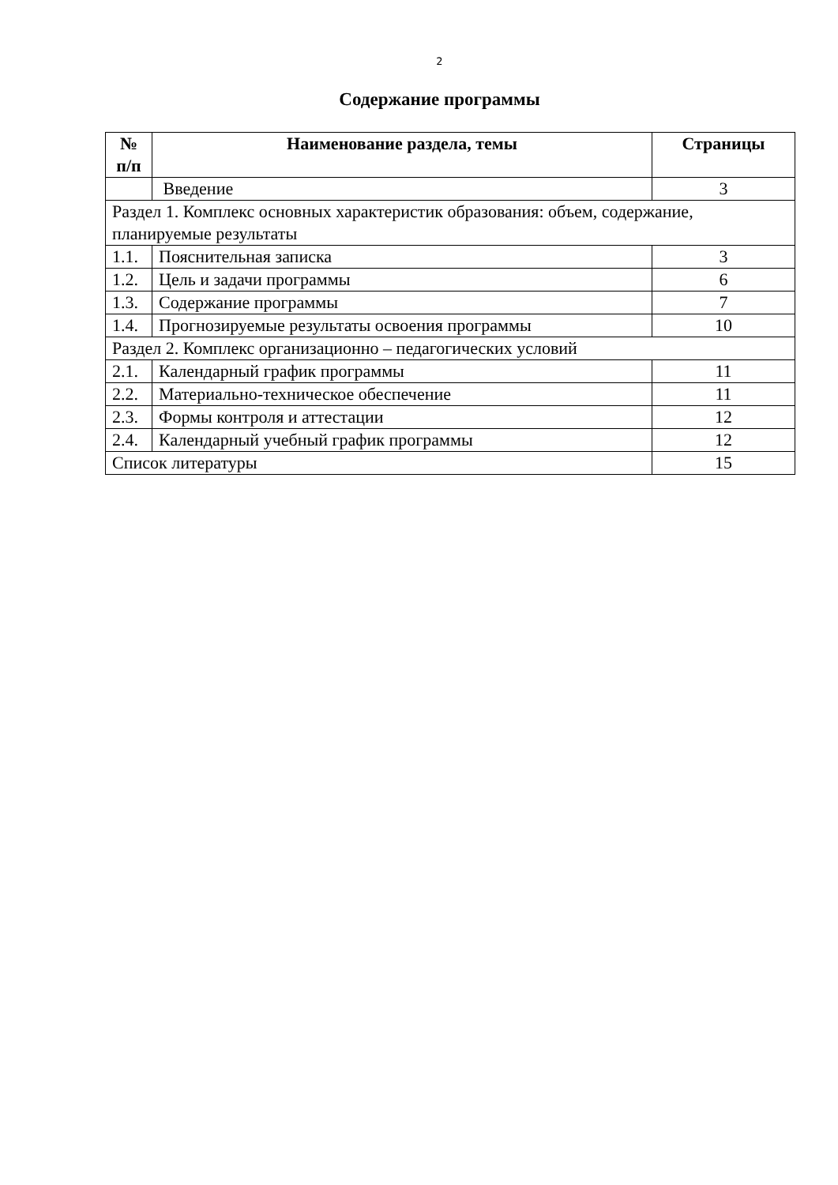2
Содержание программы
| № п/п | Наименование раздела, темы | Страницы |
| --- | --- | --- |
| | Введение | 3 |
| Раздел 1. Комплекс основных характеристик образования: объем, содержание, планируемые результаты | | |
| 1.1. | Пояснительная записка | 3 |
| 1.2. | Цель и задачи программы | 6 |
| 1.3. | Содержание программы | 7 |
| 1.4. | Прогнозируемые результаты освоения программы | 10 |
| Раздел 2. Комплекс организационно – педагогических условий | | |
| 2.1. | Календарный график программы | 11 |
| 2.2. | Материально-техническое обеспечение | 11 |
| 2.3. | Формы контроля и аттестации | 12 |
| 2.4. | Календарный учебный график программы | 12 |
| Список литературы | | 15 |